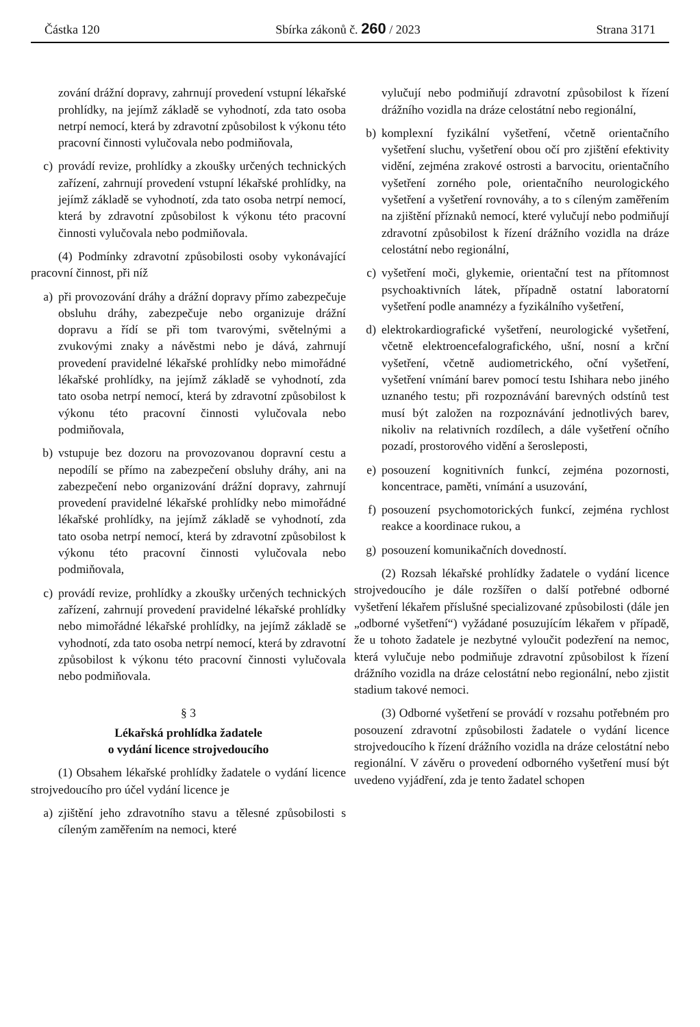Částka 120 Sbírka zákonů č. 260 / 2023 Strana 3171
zování drážní dopravy, zahrnují provedení vstupní lékařské prohlídky, na jejímž základě se vyhodnotí, zda tato osoba netrpí nemocí, která by zdravotní způsobilost k výkonu této pracovní činnosti vylučovala nebo podmiňovala,
c) provádí revize, prohlídky a zkoušky určených technických zařízení, zahrnují provedení vstupní lékařské prohlídky, na jejímž základě se vyhodnotí, zda tato osoba netrpí nemocí, která by zdravotní způsobilost k výkonu této pracovní činnosti vylučovala nebo podmiňovala.
(4) Podmínky zdravotní způsobilosti osoby vykonávající pracovní činnost, při níž
a) při provozování dráhy a drážní dopravy přímo zabezpečuje obsluhu dráhy, zabezpečuje nebo organizuje drážní dopravu a řídí se při tom tvarovými, světelnými a zvukovými znaky a návěstmi nebo je dává, zahrnují provedení pravidelné lékařské prohlídky nebo mimořádné lékařské prohlídky, na jejímž základě se vyhodnotí, zda tato osoba netrpí nemocí, která by zdravotní způsobilost k výkonu této pracovní činnosti vylučovala nebo podmiňovala,
b) vstupuje bez dozoru na provozovanou dopravní cestu a nepodílí se přímo na zabezpečení obsluhy dráhy, ani na zabezpečení nebo organizování drážní dopravy, zahrnují provedení pravidelné lékařské prohlídky nebo mimořádné lékařské prohlídky, na jejímž základě se vyhodnotí, zda tato osoba netrpí nemocí, která by zdravotní způsobilost k výkonu této pracovní činnosti vylučovala nebo podmiňovala,
c) provádí revize, prohlídky a zkoušky určených technických zařízení, zahrnují provedení pravidelné lékařské prohlídky nebo mimořádné lékařské prohlídky, na jejímž základě se vyhodnotí, zda tato osoba netrpí nemocí, která by zdravotní způsobilost k výkonu této pracovní činnosti vylučovala nebo podmiňovala.
§ 3
Lékařská prohlídka žadatele
o vydání licence strojvedoucího
(1) Obsahem lékařské prohlídky žadatele o vydání licence strojvedoucího pro účel vydání licence je
a) zjištění jeho zdravotního stavu a tělesné způsobilosti s cíleným zaměřením na nemoci, které
vylučují nebo podmiňují zdravotní způsobilost k řízení drážního vozidla na dráze celostátní nebo regionální,
b) komplexní fyzikální vyšetření, včetně orientačního vyšetření sluchu, vyšetření obou očí pro zjištění efektivity vidění, zejména zrakové ostrosti a barvocitu, orientačního vyšetření zorného pole, orientačního neurologického vyšetření a vyšetření rovnováhy, a to s cíleným zaměřením na zjištění příznaků nemocí, které vylučují nebo podmiňují zdravotní způsobilost k řízení drážního vozidla na dráze celostátní nebo regionální,
c) vyšetření moči, glykemie, orientační test na přítomnost psychoaktivních látek, případně ostatní laboratorní vyšetření podle anamnézy a fyzikálního vyšetření,
d) elektrokardiografické vyšetření, neurologické vyšetření, včetně elektroencefalografického, ušní, nosní a krční vyšetření, včetně audiometrického, oční vyšetření, vyšetření vnímání barev pomocí testu Ishihara nebo jiného uznaného testu; při rozpoznávání barevných odstínů test musí být založen na rozpoznávání jednotlivých barev, nikoliv na relativních rozdílech, a dále vyšetření očního pozadí, prostorového vidění a šerosleposti,
e) posouzení kognitivních funkcí, zejména pozornosti, koncentrace, paměti, vnímání a usuzování,
f) posouzení psychomotorických funkcí, zejména rychlost reakce a koordinace rukou, a
g) posouzení komunikačních dovedností.
(2) Rozsah lékařské prohlídky žadatele o vydání licence strojvedoucího je dále rozšířen o další potřebné odborné vyšetření lékařem příslušné specializované způsobilosti (dále jen „odborné vyšetření“) vyžádané posuzujícím lékařem v případě, že u tohoto žadatele je nezbytné vyloučit podezření na nemoc, která vylučuje nebo podmiňuje zdravotní způsobilost k řízení drážního vozidla na dráze celostátní nebo regionální, nebo zjistit stadium takové nemoci.
(3) Odborné vyšetření se provádí v rozsahu potřebném pro posouzení zdravotní způsobilosti žadatele o vydání licence strojvedoucího k řízení drážního vozidla na dráze celostátní nebo regionální. V závěru o provedení odborného vyšetření musí být uvedeno vyjádření, zda je tento žadatel schopen